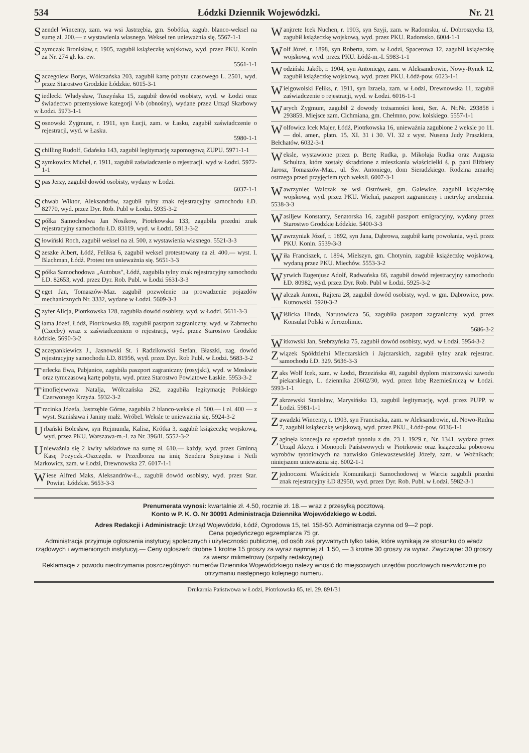534 Łódzki Dziennik Wojewódzki. Nr. 21
Szendel Wincenty, zam. wa wsi Jastrzębia, gm. Sobótka, zagub. blanco-weksel na sumę zł. 200.— z wystawienia własnego. Weksel ten unieważnia się. 5567-1-1
Szymczak Bronisław, r. 1905, zagubił książeczkę wojskową, wyd. przez PKU. Konin za Nr. 274 gł. ks. ew.
5561-1-1
Szczegolew Borys, Wólczańska 203, zagubił kartę pobytu czasowego L. 2501, wyd. przez Starostwo Grodzkie Łódzkie. 6015-3-1
Siedlecki Władysław, Tuszyńska 15, zagubił dowód osobisty, wyd. w Łodzi oraz świadectwo przemysłowe kategorji V-b (obnośny), wydane przez Urząd Skarbowy w Łodzi. 5973-1-1
Sosnowski Zygmunt, r. 1911, syn Łucji, zam. w Łasku, zagubił zaświadczenie o rejestracji, wyd. w Łasku.
5980-1-1
Schilling Rudolf, Gdańska 143, zagubił legitymację zapomogową ZUPU. 5971-1-1
Szymkowicz Michel, r. 1911, zagubił zaświadczenie o rejestracji. wyd w Łodzi. 5972-1-1
Spas Jerzy, zagubił dowód osobisty, wydany w Łodzi.
6037-1-1
Schwab Wiktor, Aleksandrów, zagubił tylny znak rejestracyjny samochodu ŁD. 82770, wyd. przez Dyr. Rob. Publ w Łodzi. 5935-3-2
Spółka Samochodwa Jan Nosikow, Piotrkowska 133, zagubiła przedni znak rejestracyjny samochodu ŁD. 83119, wyd. w Łodzi. 5913-3-2
Słowiński Roch, zagubił weksel na zł. 500, z wystawienia własnego. 5521-3-3
Szeszke Albert, Łódź, Feliksa 6, zagubił weksel protestowany na zł. 400.— wyst. I. Blachman, Łódź. Protest ten unieważnia się. 5651-3-3
Spółka Samochodowa „Autobus", Łódź, zagubiła tylny znak rejestracyjny samochodu ŁD. 82653, wyd. przez Dyr. Rob. Publ. w Łodzi 5631-3-3
Seget Jan, Tomaszów-Maz. zagubił pozwolenie na prowadzenie pojazdów mechanicznych Nr. 3332, wydane w Łodzi. 5609-3-3
Szyfer Alicja, Piotrkowska 128, zagubiła dowód osobisty, wyd. w Łodzi. 5611-3-3
Słama Józef, Łódź, Piotrkowska 89, zagubił paszport zagraniczny, wyd. w Zabrzechu (Czecby) wraz z zaświadczeniem o rejestracji, wyd. przez Starostwo Grodzkie Łódzkie. 5690-3-2
Szczepankiewicz J., Jasnowski St. i Radzikowski Stefan, Błaszki, zag. dowód rejestracyjny samochodu ŁD. 81956, wyd. przez Dyr. Rob Publ. w Łodzi. 5683-3-2
Terlecka Ewa, Pabjanice, zagubiła paszport zagraniczny (rosyjski), wyd. w Moskwie oraz tymczasową kartę pobytu, wyd. przez Starostwo Powiatowe Łaskie. 5953-3-2
Timofiejewowa Natalja, Wólczańska 262, zagubiła legitymację Polskiego Czerwonego Krzyża. 5932-3-2
Trzcinka Józefa, Jastrzębie Górne, zagubiła 2 blanco-weksle zł. 500.— i zł. 400 — z wyst. Stanisława i Janiny małż. Wróbel. Weksle te unieważnia się. 5924-3-2
Urbański Bolesław, syn Rejmunda, Kalisz, Krótka 3, zagubił książeczkę wojskową, wyd. przez PKU. Warszawa-m.-I. za Nr. 396/II. 5552-3-2
Unieważnia się 2 kwity wkładowe na sumę zł. 610.— każdy, wyd. przez Gminną Kasę Pożyczk.-Oszczędn. w Przedborzu na imię Sendera Spirytusa i Netli Markowicz, zam. w Łodzi, Drewnowska 27. 6017-1-1
Wiese Alfred Maks, Aleksandrów-Ł., zagubił dowód osobisty, wyd. przez Star. Powiat. Łódzkie. 5653-3-3
Wanjtrete Icek Nuchen, r. 1903, syn Szyji, zam. w Radomsku, ul. Dobroszycka 13, zagubił książeczkę wojskową, wyd. przez PKU. Radomsko. 6004-1-1
Wolf Józef, r. 1898, syn Roberta, zam. w Łodzi, Spacerowa 12, zagubił książeczkę wojskową, wyd. przez PKU. Łódź-m.-I. 5983-1-1
Wodziński Jakób, r. 1904, syn Antoniego, zam. w Aleksandrowie, Nowy-Rynek 12, zagubił książeczkę wojskową, wyd. przez PKU. Łódź-pow. 6023-1-1
Wielgowolski Feliks, r. 1911, syn Izraela, zam. w Łodzi, Drewnowska 11, zagubił zaświadczenie o rejestracji, wyd. w Łodzi. 6016-1-1
Warych Zygmunt, zagubił 2 dowody tożsamości koni, Ser. A. Nr.Nr. 293858 i 293859. Miejsce zam. Cichmiana, gm. Chełmno, pow. kolskiego. 5557-1-1
Wolfowicz Icek Majer, Łódź, Piotrkowska 16, unieważnia zagubione 2 weksle po 11.— dol. amer., płatn. 15. XI. 31 i 30. VI. 32 z wyst. Nusena Judy Praszkiera, Bełchatów. 6032-3-1
Weksle, wystawione przez p. Bertę Rudka, p. Mikołaja Rudka oraz Augusta Schultza, które zostały skradzione z mieszkania właścicielki ś. p. pani Elżbiety Jarosz, Tomaszów-Maz., ul. Św. Antoniego, dom Sieradzkiego. Rodzina zmarłej ostrzega przed przyjęciem tych weksli. 6007-3-1
Wawrzyniec Walczak ze wsi Ostrówek, gm. Galewice, zagubił książeczkę wojskową, wyd. przez PKU. Wieluń, paszport zagraniczny i metrykę urodzenia. 5538-3-3
Wasiljew Konstanty, Senatorska 16, zagubił paszport emigracyjny, wydany przez Starostwo Grodzkie Łódzkie. 5400-3-3
Wawrzyniak Józef, r. 1892, syn Jana, Dąbrowa, zagubił kartę powołania, wyd. przez PKU. Konin. 5539-3-3
Wiła Franciszek, r. 1894, Mielszyn, gm. Chotynin, zagubił książeczkę wojskową, wydaną przez PKU. Miechów. 5553-3-2
Wyrwich Eugenjusz Adolf, Radwańska 66, zagubił dowód rejestracyjny samochodu ŁD. 80982, wyd. przez Dyr. Rob. Publ w Łodzi. 5925-3-2
Walczak Antoni, Rajtera 28, zagubił dowód osobisty, wyd. w gm. Dąbrowice, pow. Kutnowski. 5920-3-2
Wiślicka Hinda, Narutowicza 56, zagubiła paszport zagraniczny, wyd. przez Konsulat Polski w Jerozolimie.
5686-3-2
Witkowski Jan, Srebrzyńska 75, zagubił dowód osobisty, wyd. w Łodzi. 5954-3-2
Związek Spółdzielni Mleczarskich i Jajczarskich, zagubił tylny znak rejestrac. samochodu ŁD. 329. 5636-3-3
Zaks Wolf Icek, zam. w Łodzi, Brzezińska 40, zagubił dyplom mistrzowski zawodu piekarskiego, L. dziennika 20602/30, wyd. przez Izbę Rzemieślniczą w Łodzi. 5993-1-1
Zakrzewski Stanisław, Marysińska 13, zagubil legitymację, wyd. przez PUPP. w Łodzi. 5981-1-1
Zawadzki Wincenty, r. 1903, syn Franciszka, zam. w Aleksandrowie, ul. Nowo-Rudna 7, zagubił książeczkę wojskową, wyd. przez PKU., Łódź-pow. 6036-1-1
Zaginęła koncesja na sprzedaż tytoniu z dn. 23 I. 1929 r., Nr. 1341, wydana przez Urząd Akcyz i Monopoli Państwowych w Piotrkowie oraz książeczka poborowa wyrobów tytoniowych na nazwisko Gniewaszewskiej Józefy, zam. w Woźnikach; niniejszem unieważnia się. 6002-1-1
Zjednoczeni Właściciele Komunikacji Samochodowej w Warcie zagubili przedni znak rejestracyjny ŁD 82950, wyd. przez Dyr. Rob. Publ. w Łodzi. 5982-3-1
Prenumerata wynosi: kwartalnie zł. 4.50, rocznie zł. 18.— wraz z przesyłką pocztową.
Konto w P. K. O. Nr 30091 Administracja Dziennika Wojewódzkiego w Łodzi.
Adres Redakcji i Administracji: Urząd Wojewódzki, Łódź, Ogrodowa 15, tel. 158-50. Administracja czynna od 9—2 popł.
Cena pojedyńczego egzemplarza 75 gr.
Administracja przyjmuje ogłoszenia instytucyj społecznych i użyteczności publicznej, od osób zaś prywatnych tylko takie, które wynikają ze stosunku do władz rządowych i wymienionych instytucyj.— Ceny ogłoszeń: drobne 1 krotne 15 groszy za wyraz najmniej zł. 1.50, — 3 krotne 30 groszy za wyraz. Zwyczajne: 30 groszy za wiersz milimetrowy (szpalty redakcyjnej).
Reklamacje z powodu nieotrzymania poszczególnych numerów Dziennika Wojewódzkiego należy wnosić do miejscowych urzędów pocztowych niezwłocznie po otrzymaniu następnego kolejnego numeru.
Drukarnia Państwowa w Łodzi, Piotrkowska 85, tel. 29. 891/31